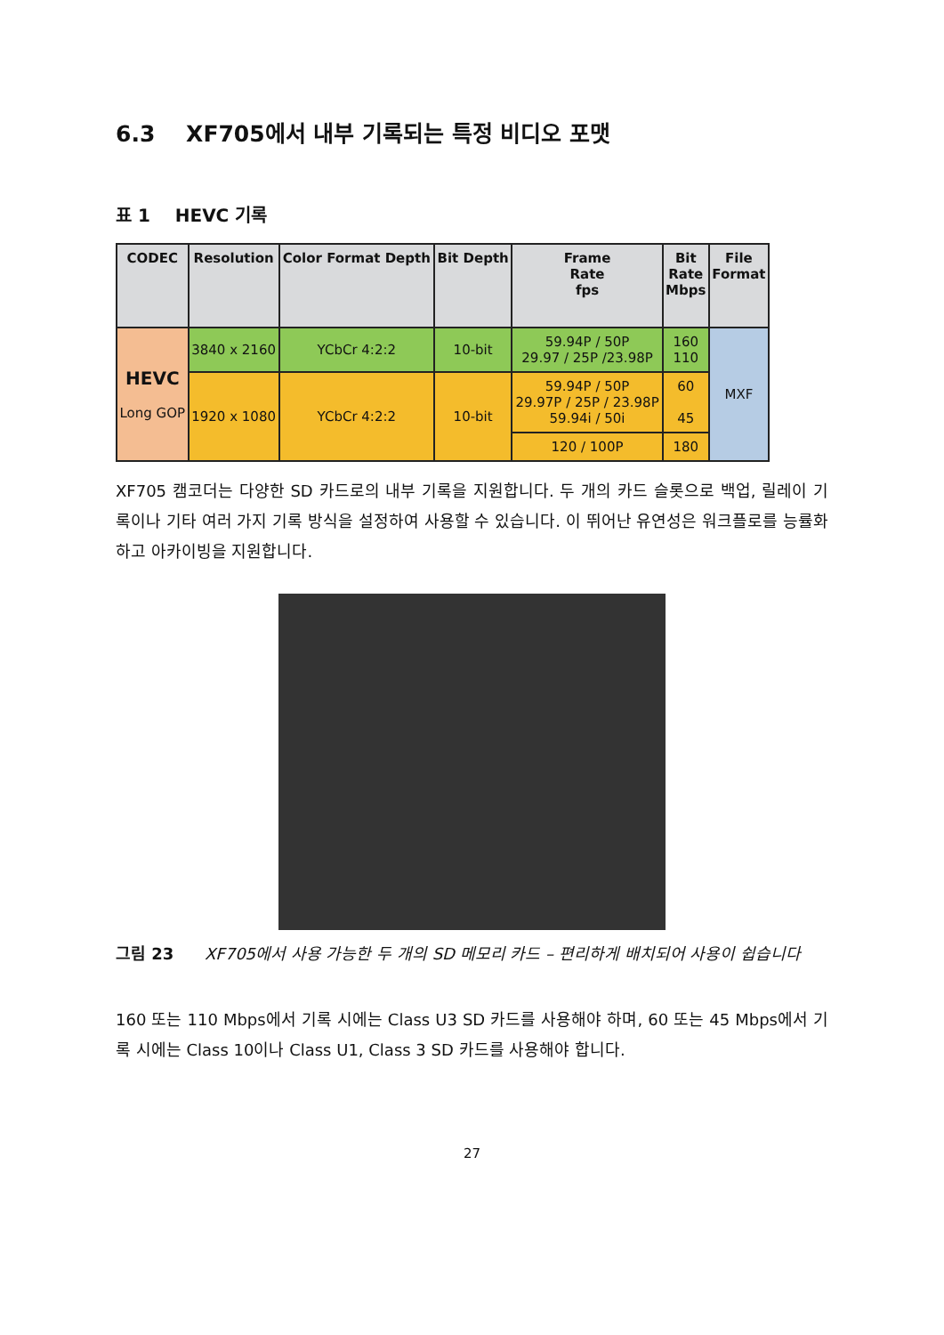6.3 XF705에서 내부 기록되는 특정 비디오 포맷
표 1 HEVC 기록
| CODEC | Resolution | Color Format Depth | Bit Depth | Frame Rate fps | Bit Rate Mbps | File Format |
| --- | --- | --- | --- | --- | --- | --- |
| HEVC Long GOP | 3840 x 2160 | YCbCr 4:2:2 | 10-bit | 59.94P / 50P 29.97 / 25P /23.98P | 160 110 | MXF |
| | 1920 x 1080 | YCbCr 4:2:2 | 10-bit | 59.94P / 50P 29.97P / 25P / 23.98P 59.94i / 50i | 60 45 | |
| | | | | 120 / 100P | 180 | |
XF705 캠코더는 다양한 SD 카드로의 내부 기록을 지원합니다. 두 개의 카드 슬롯으로 백업, 릴레이 기록이나 기타 여러 가지 기록 방식을 설정하여 사용할 수 있습니다. 이 뛰어난 유연성은 워크플로를 능률화하고 아카이빙을 지원합니다.
그림 23 XF705에서 사용 가능한 두 개의 SD 메모리 카드 – 편리하게 배치되어 사용이 쉽습니다
160 또는 110 Mbps에서 기록 시에는 Class U3 SD 카드를 사용해야 하며, 60 또는 45 Mbps에서 기록 시에는 Class 10이나 Class U1, Class 3 SD 카드를 사용해야 합니다.
27